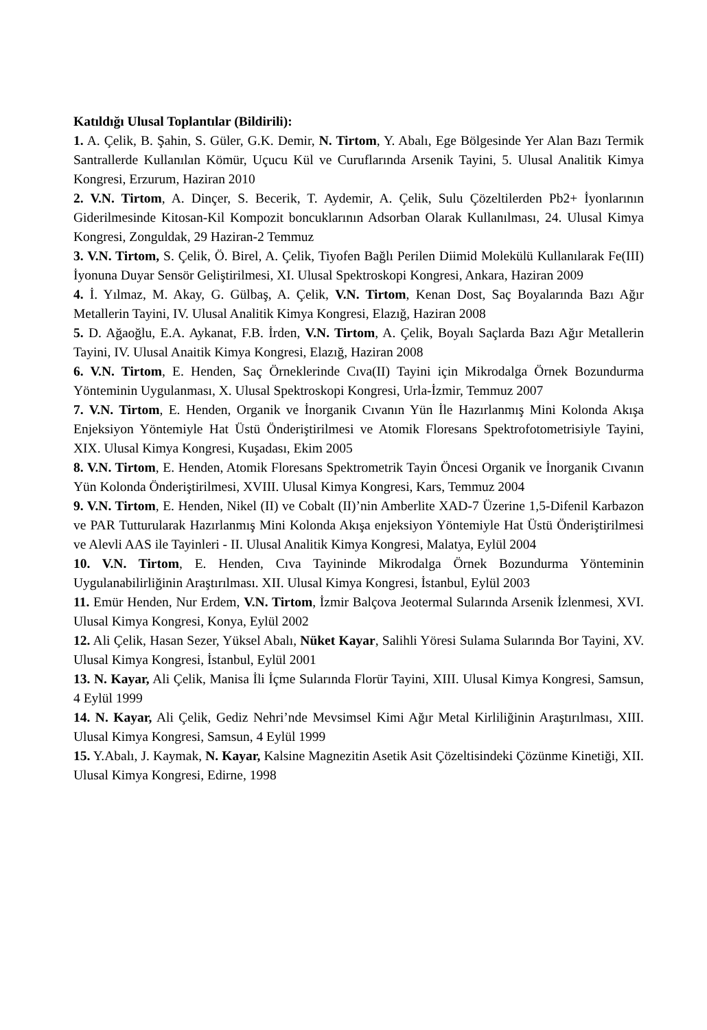Katıldığı Ulusal Toplantılar (Bildirili):
1. A. Çelik, B. Şahin, S. Güler, G.K. Demir, N. Tirtom, Y. Abalı, Ege Bölgesinde Yer Alan Bazı Termik Santrallerde Kullanılan Kömür, Uçucu Kül ve Curuflarında Arsenik Tayini, 5. Ulusal Analitik Kimya Kongresi, Erzurum, Haziran 2010
2. V.N. Tirtom, A. Dinçer, S. Becerik, T. Aydemir, A. Çelik, Sulu Çözeltilerden Pb2+ İyonlarının Giderilmesinde Kitosan-Kil Kompozit boncuklarının Adsorban Olarak Kullanılması, 24. Ulusal Kimya Kongresi, Zonguldak, 29 Haziran-2 Temmuz
3. V.N. Tirtom, S. Çelik, Ö. Birel, A. Çelik, Tiyofen Bağlı Perilen Diimid Molekülü Kullanılarak Fe(III) İyonuna Duyar Sensör Geliştirilmesi, XI. Ulusal Spektroskopi Kongresi, Ankara, Haziran 2009
4. İ. Yılmaz, M. Akay, G. Gülbaş, A. Çelik, V.N. Tirtom, Kenan Dost, Saç Boyalarında Bazı Ağır Metallerin Tayini, IV. Ulusal Analitik Kimya Kongresi, Elazığ, Haziran 2008
5. D. Ağaoğlu, E.A. Aykanat, F.B. İrden, V.N. Tirtom, A. Çelik, Boyalı Saçlarda Bazı Ağır Metallerin Tayini, IV. Ulusal Anaitik Kimya Kongresi, Elazığ, Haziran 2008
6. V.N. Tirtom, E. Henden, Saç Örneklerinde Cıva(II) Tayini için Mikrodalga Örnek Bozundurma Yönteminin Uygulanması, X. Ulusal Spektroskopi Kongresi, Urla-İzmir, Temmuz 2007
7. V.N. Tirtom, E. Henden, Organik ve İnorganik Cıvanın Yün İle Hazırlanmış Mini Kolonda Akışa Enjeksiyon Yöntemiyle Hat Üstü Önderiştirilmesi ve Atomik Floresans Spektrofotometrisiyle Tayini, XIX. Ulusal Kimya Kongresi, Kuşadası, Ekim 2005
8. V.N. Tirtom, E. Henden, Atomik Floresans Spektrometrik Tayin Öncesi Organik ve İnorganik Cıvanın Yün Kolonda Önderiştirilmesi, XVIII. Ulusal Kimya Kongresi, Kars, Temmuz 2004
9. V.N. Tirtom, E. Henden, Nikel (II) ve Cobalt (II)’nin Amberlite XAD-7 Üzerine 1,5-Difenil Karbazon ve PAR Tutturularak Hazırlanmış Mini Kolonda Akışa enjeksiyon Yöntemiyle Hat Üstü Önderiştirilmesi ve Alevli AAS ile Tayinleri - II. Ulusal Analitik Kimya Kongresi, Malatya, Eylül 2004
10. V.N. Tirtom, E. Henden, Cıva Tayininde Mikrodalga Örnek Bozundurma Yönteminin Uygulanabilirliğinin Araştırılması. XII. Ulusal Kimya Kongresi, İstanbul, Eylül 2003
11. Emür Henden, Nur Erdem, V.N. Tirtom, İzmir Balçova Jeotermal Sularında Arsenik İzlenmesi, XVI. Ulusal Kimya Kongresi, Konya, Eylül 2002
12. Ali Çelik, Hasan Sezer, Yüksel Abalı, Nüket Kayar, Salihli Yöresi Sulama Sularında Bor Tayini, XV. Ulusal Kimya Kongresi, İstanbul, Eylül 2001
13. N. Kayar, Ali Çelik, Manisa İli İçme Sularında Florür Tayini, XIII. Ulusal Kimya Kongresi, Samsun, 4 Eylül 1999
14. N. Kayar, Ali Çelik, Gediz Nehri’nde Mevsimsel Kimi Ağır Metal Kirliliğinin Araştırılması, XIII. Ulusal Kimya Kongresi, Samsun, 4 Eylül 1999
15. Y.Abalı, J. Kaymak, N. Kayar, Kalsine Magnezitin Asetik Asit Çözeltisindeki Çözünme Kinetiği, XII. Ulusal Kimya Kongresi, Edirne, 1998